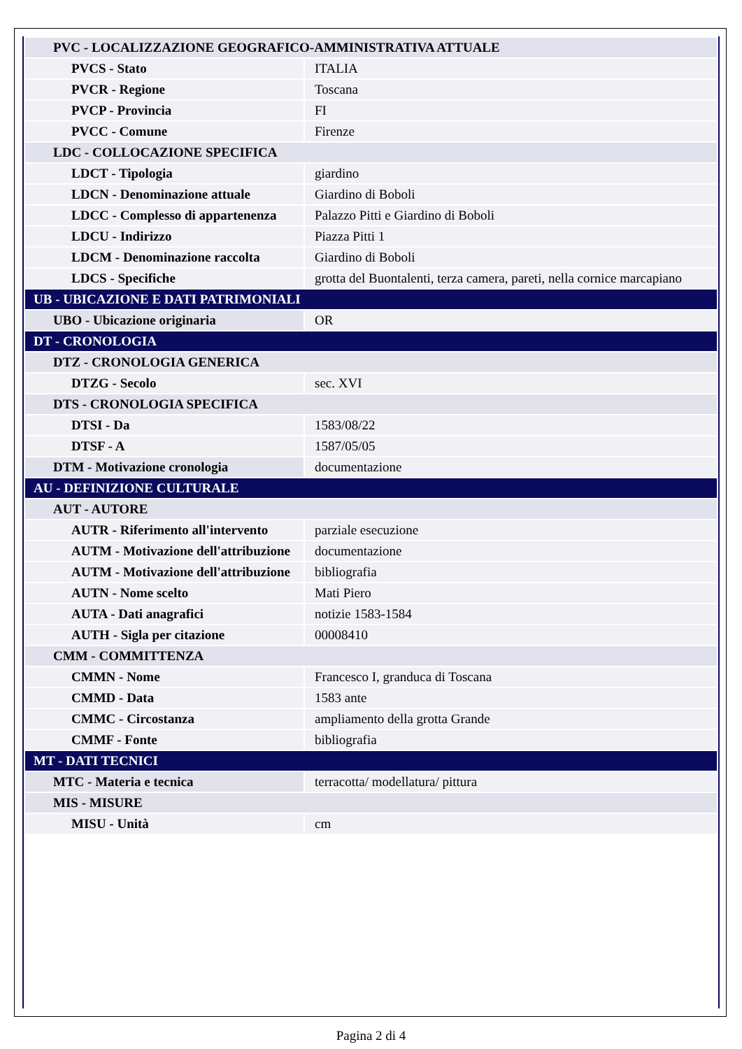| PVC - LOCALIZZAZIONE GEOGRAFICO-AMMINISTRATIVA ATTUALE | |
| PVCS - Stato | ITALIA |
| PVCR - Regione | Toscana |
| PVCP - Provincia | FI |
| PVCC - Comune | Firenze |
| LDC - COLLOCAZIONE SPECIFICA | |
| LDCT - Tipologia | giardino |
| LDCN - Denominazione attuale | Giardino di Boboli |
| LDCC - Complesso di appartenenza | Palazzo Pitti e Giardino di Boboli |
| LDCU - Indirizzo | Piazza Pitti 1 |
| LDCM - Denominazione raccolta | Giardino di Boboli |
| LDCS - Specifiche | grotta del Buontalenti, terza camera, pareti, nella cornice marcapiano |
| UB - UBICAZIONE E DATI PATRIMONIALI | |
| UBO - Ubicazione originaria | OR |
| DT - CRONOLOGIA | |
| DTZ - CRONOLOGIA GENERICA | |
| DTZG - Secolo | sec. XVI |
| DTS - CRONOLOGIA SPECIFICA | |
| DTSI - Da | 1583/08/22 |
| DTSF - A | 1587/05/05 |
| DTM - Motivazione cronologia | documentazione |
| AU - DEFINIZIONE CULTURALE | |
| AUT - AUTORE | |
| AUTR - Riferimento all'intervento | parziale esecuzione |
| AUTM - Motivazione dell'attribuzione | documentazione |
| AUTM - Motivazione dell'attribuzione | bibliografia |
| AUTN - Nome scelto | Mati Piero |
| AUTA - Dati anagrafici | notizie 1583-1584 |
| AUTH - Sigla per citazione | 00008410 |
| CMM - COMMITTENZA | |
| CMMN - Nome | Francesco I, granduca di Toscana |
| CMMD - Data | 1583 ante |
| CMMC - Circostanza | ampliamento della grotta Grande |
| CMMF - Fonte | bibliografia |
| MT - DATI TECNICI | |
| MTC - Materia e tecnica | terracotta/ modellatura/ pittura |
| MIS - MISURE | |
| MISU - Unità | cm |
Pagina 2 di 4